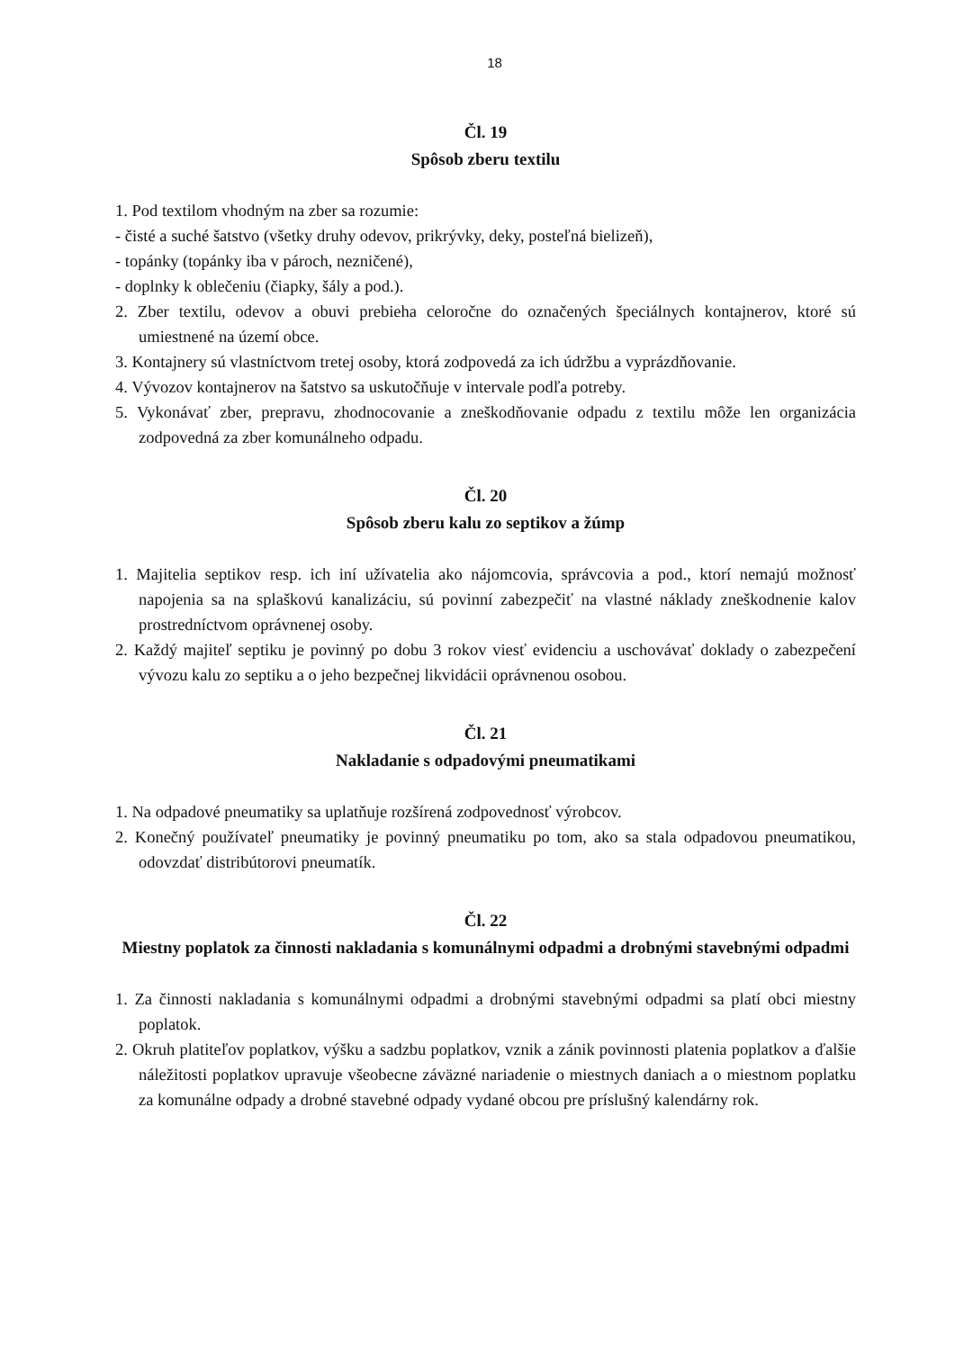18
Čl. 19
Spôsob zberu textilu
1. Pod textilom vhodným na zber sa rozumie:
- čisté a suché šatstvo (všetky druhy odevov, prikrývky, deky, posteľná bielizeň),
- topánky (topánky iba v pároch, nezničené),
- doplnky k oblečeniu (čiapky, šály a pod.).
2. Zber textilu, odevov a obuvi prebieha celoročne do označených špeciálnych kontajnerov, ktoré sú umiestnené na území obce.
3. Kontajnery sú vlastníctvom tretej osoby, ktorá zodpovedá za ich údržbu a vyprázdňovanie.
4. Vývozov kontajnerov na šatstvo sa uskutočňuje v intervale podľa potreby.
5. Vykonávať zber, prepravu, zhodnocovanie a zneškodňovanie odpadu z textilu môže len organizácia zodpovedná za zber komunálneho odpadu.
Čl. 20
Spôsob zberu kalu zo septikov a žúmp
1. Majitelia septikov resp. ich iní užívatelia ako nájomcovia, správcovia a pod., ktorí nemajú možnosť napojenia sa na splaškovú kanalizáciu, sú povinní zabezpečiť na vlastné náklady zneškodnenie kalov prostredníctvom oprávnenej osoby.
2. Každý majiteľ septiku je povinný po dobu 3 rokov viesť evidenciu a uschovávať doklady o zabezpečení vývozu kalu zo septiku a o jeho bezpečnej likvidácii oprávnenou osobou.
Čl. 21
Nakladanie s odpadovými pneumatikami
1. Na odpadové pneumatiky sa uplatňuje rozšírená zodpovednosť výrobcov.
2. Konečný používateľ pneumatiky je povinný pneumatiku po tom, ako sa stala odpadovou pneumatikou, odovzdať distribútorovi pneumatík.
Čl. 22
Miestny poplatok za činnosti nakladania s komunálnymi odpadmi a drobnými stavebnými odpadmi
1. Za činnosti nakladania s komunálnymi odpadmi a drobnými stavebnými odpadmi sa platí obci miestny poplatok.
2. Okruh platiteľov poplatkov, výšku a sadzbu poplatkov, vznik a zánik povinnosti platenia poplatkov a ďalšie náležitosti poplatkov upravuje všeobecne záväzné nariadenie o miestnych daniach a o miestnom poplatku za komunálne odpady a drobné stavebné odpady vydané obcou pre príslušný kalendárny rok.